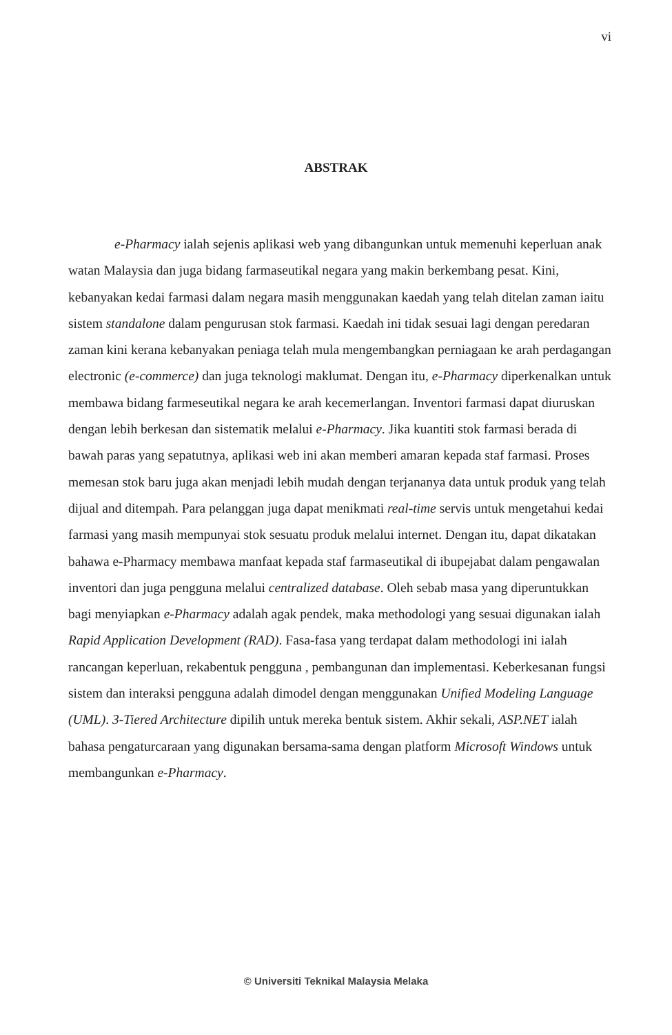vi
ABSTRAK
e-Pharmacy ialah sejenis aplikasi web yang dibangunkan untuk memenuhi keperluan anak watan Malaysia dan juga bidang farmaseutikal negara yang makin berkembang pesat. Kini, kebanyakan kedai farmasi dalam negara masih menggunakan kaedah yang telah ditelan zaman iaitu sistem standalone dalam pengurusan stok farmasi. Kaedah ini tidak sesuai lagi dengan peredaran zaman kini kerana kebanyakan peniaga telah mula mengembangkan perniagaan ke arah perdagangan electronic (e-commerce) dan juga teknologi maklumat. Dengan itu, e-Pharmacy diperkenalkan untuk membawa bidang farmeseutikal negara ke arah kecemerlangan. Inventori farmasi dapat diuruskan dengan lebih berkesan dan sistematik melalui e-Pharmacy. Jika kuantiti stok farmasi berada di bawah paras yang sepatutnya, aplikasi web ini akan memberi amaran kepada staf farmasi. Proses memesan stok baru juga akan menjadi lebih mudah dengan terjananya data untuk produk yang telah dijual and ditempah. Para pelanggan juga dapat menikmati real-time servis untuk mengetahui kedai farmasi yang masih mempunyai stok sesuatu produk melalui internet. Dengan itu, dapat dikatakan bahawa e-Pharmacy membawa manfaat kepada staf farmaseutikal di ibupejabat dalam pengawalan inventori dan juga pengguna melalui centralized database. Oleh sebab masa yang diperuntukkan bagi menyiapkan e-Pharmacy adalah agak pendek, maka methodologi yang sesuai digunakan ialah Rapid Application Development (RAD). Fasa-fasa yang terdapat dalam methodologi ini ialah rancangan keperluan, rekabentuk pengguna , pembangunan dan implementasi. Keberkesanan fungsi sistem dan interaksi pengguna adalah dimodel dengan menggunakan Unified Modeling Language (UML). 3-Tiered Architecture dipilih untuk mereka bentuk sistem. Akhir sekali, ASP.NET ialah bahasa pengaturcaraan yang digunakan bersama-sama dengan platform Microsoft Windows untuk membangunkan e-Pharmacy.
© Universiti Teknikal Malaysia Melaka